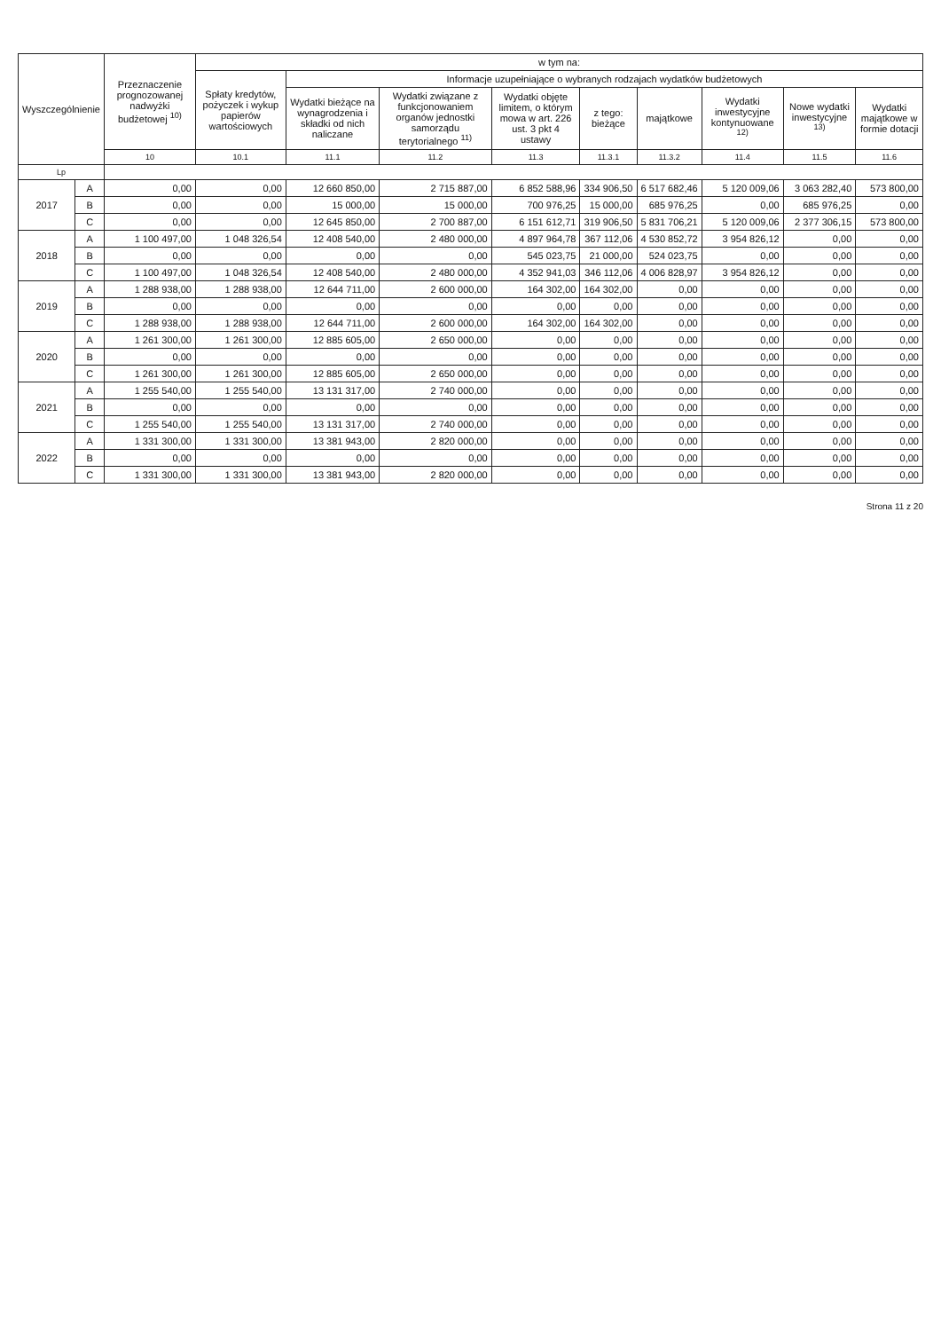| Wyszczególnienie | | Przeznaczenie prognozowanej nadwyżki budżetowej <sup>10)</sup> | w tym na: | | | | | | | | |
| --- | --- | --- | --- | --- | --- | --- | --- | --- | --- | --- | --- |
| | | | Spłaty kredytów, pożyczek i wykup papierów wartościowych | Informacje uzupełniające o wybranych rodzajach wydatków budżetowych | | | | | | | |
| | | | | Wydatki bieżące na wynagrodzenia i składki od nich naliczane | Wydatki związane z funkcjonowaniem organów jednostki samorządu terytorialnego <sup>11)</sup> | Wydatki objęte limitem, o którym mowa w art. 226 ust. 3 pkt 4 ustawy | z tego: bieżące | majątkowe | Wydatki inwestycyjne kontynuowane <sup>12)</sup> | Nowe wydatki inwestycyjne <sup>13)</sup> | Wydatki majątkowe w formie dotacji |
| | | 10 | 10.1 | 11.1 | 11.2 | 11.3 | 11.3.1 | 11.3.2 | 11.4 | 11.5 | 11.6 |
| Lp | | | | | | | | | | | |
| 2017 | A | 0,00 | 0,00 | 12 660 850,00 | 2 715 887,00 | 6 852 588,96 | 334 906,50 | 6 517 682,46 | 5 120 009,06 | 3 063 282,40 | 573 800,00 |
| | B | 0,00 | 0,00 | 15 000,00 | 15 000,00 | 700 976,25 | 15 000,00 | 685 976,25 | 0,00 | 685 976,25 | 0,00 |
| | C | 0,00 | 0,00 | 12 645 850,00 | 2 700 887,00 | 6 151 612,71 | 319 906,50 | 5 831 706,21 | 5 120 009,06 | 2 377 306,15 | 573 800,00 |
| 2018 | A | 1 100 497,00 | 1 048 326,54 | 12 408 540,00 | 2 480 000,00 | 4 897 964,78 | 367 112,06 | 4 530 852,72 | 3 954 826,12 | 0,00 | 0,00 |
| | B | 0,00 | 0,00 | 0,00 | 0,00 | 545 023,75 | 21 000,00 | 524 023,75 | 0,00 | 0,00 | 0,00 |
| | C | 1 100 497,00 | 1 048 326,54 | 12 408 540,00 | 2 480 000,00 | 4 352 941,03 | 346 112,06 | 4 006 828,97 | 3 954 826,12 | 0,00 | 0,00 |
| 2019 | A | 1 288 938,00 | 1 288 938,00 | 12 644 711,00 | 2 600 000,00 | 164 302,00 | 164 302,00 | 0,00 | 0,00 | 0,00 | 0,00 |
| | B | 0,00 | 0,00 | 0,00 | 0,00 | 0,00 | 0,00 | 0,00 | 0,00 | 0,00 | 0,00 |
| | C | 1 288 938,00 | 1 288 938,00 | 12 644 711,00 | 2 600 000,00 | 164 302,00 | 164 302,00 | 0,00 | 0,00 | 0,00 | 0,00 |
| 2020 | A | 1 261 300,00 | 1 261 300,00 | 12 885 605,00 | 2 650 000,00 | 0,00 | 0,00 | 0,00 | 0,00 | 0,00 | 0,00 |
| | B | 0,00 | 0,00 | 0,00 | 0,00 | 0,00 | 0,00 | 0,00 | 0,00 | 0,00 | 0,00 |
| | C | 1 261 300,00 | 1 261 300,00 | 12 885 605,00 | 2 650 000,00 | 0,00 | 0,00 | 0,00 | 0,00 | 0,00 | 0,00 |
| 2021 | A | 1 255 540,00 | 1 255 540,00 | 13 131 317,00 | 2 740 000,00 | 0,00 | 0,00 | 0,00 | 0,00 | 0,00 | 0,00 |
| | B | 0,00 | 0,00 | 0,00 | 0,00 | 0,00 | 0,00 | 0,00 | 0,00 | 0,00 | 0,00 |
| | C | 1 255 540,00 | 1 255 540,00 | 13 131 317,00 | 2 740 000,00 | 0,00 | 0,00 | 0,00 | 0,00 | 0,00 | 0,00 |
| 2022 | A | 1 331 300,00 | 1 331 300,00 | 13 381 943,00 | 2 820 000,00 | 0,00 | 0,00 | 0,00 | 0,00 | 0,00 | 0,00 |
| | B | 0,00 | 0,00 | 0,00 | 0,00 | 0,00 | 0,00 | 0,00 | 0,00 | 0,00 | 0,00 |
| | C | 1 331 300,00 | 1 331 300,00 | 13 381 943,00 | 2 820 000,00 | 0,00 | 0,00 | 0,00 | 0,00 | 0,00 | 0,00 |
Strona 11 z 20